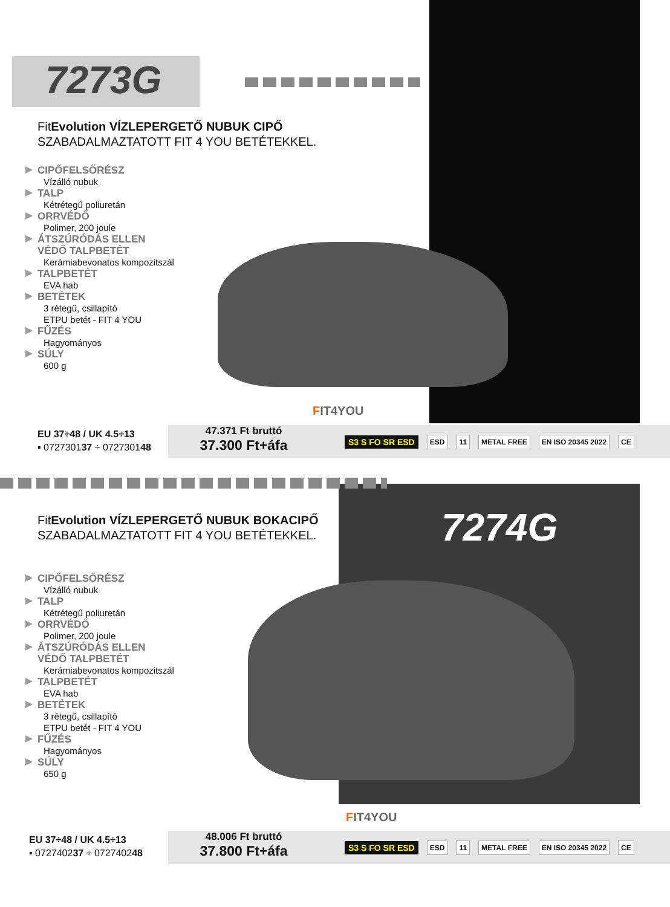7273G
FitEvolution VÍZLEPERGETŐ NUBUK CIPŐ
SZABADALMAZTATOTT FIT 4 YOU BETÉTEKKEL.
CIPŐFELSŐRÉSZ
Vízálló nubuk
TALP
Kétrétegű poliuretán
ORRVÉDŐ
Polimer, 200 joule
ÁTSZÚRÓDÁS ELLEN
VÉDŐ TALPBETÉT
Kerámiabevonatos kompozitszál
TALPBETÉT
EVA hab
BETÉTEK
3 rétegű, csillapító
ETPU betét - FIT 4 YOU
FŰZÉS
Hagyományos
SÚLY
600 g
FIT4YOU
EU 37÷48 / UK 4.5÷13
▪ 072730137 ÷ 072730148
47.371 Ft bruttó
37.300 Ft+áfa
S3 S FO SR ESD ESD 11 METAL FREE EN ISO 20345 2022 CE
7274G
FitEvolution VÍZLEPERGETŐ NUBUK BOKACIPŐ
SZABADALMAZTATOTT FIT 4 YOU BETÉTEKKEL.
CIPŐFELSŐRÉSZ
Vízálló nubuk
TALP
Kétrétegű poliuretán
ORRVÉDŐ
Polimer, 200 joule
ÁTSZÚRÓDÁS ELLEN
VÉDŐ TALPBETÉT
Kerámiabevonatos kompozitszál
TALPBETÉT
EVA hab
BETÉTEK
3 rétegű, csillapító
ETPU betét - FIT 4 YOU
FŰZÉS
Hagyományos
SÚLY
650 g
FIT4YOU
EU 37÷48 / UK 4.5÷13
▪ 072740237 ÷ 072740248
48.006 Ft bruttó
37.800 Ft+áfa
S3 S FO SR ESD ESD 11 METAL FREE EN ISO 20345 2022 CE